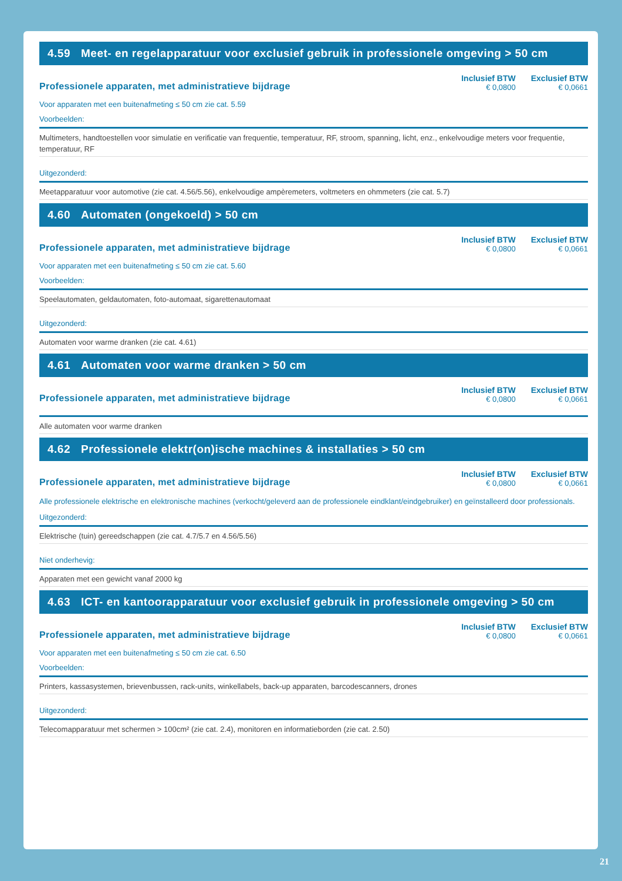4.59 Meet- en regelapparatuur voor exclusief gebruik in professionele omgeving > 50 cm
Professionele apparaten, met administratieve bijdrage
Inclusief BTW
€ 0,0800
Exclusief BTW
€ 0,0661
Voor apparaten met een buitenafmeting ≤ 50 cm zie cat. 5.59
Voorbeelden:
Multimeters, handtoestellen voor simulatie en verificatie van frequentie, temperatuur, RF, stroom, spanning, licht, enz., enkelvoudige meters voor frequentie, temperatuur, RF
Uitgezonderd:
Meetapparatuur voor automotive (zie cat. 4.56/5.56), enkelvoudige ampèremeters, voltmeters en ohmmeters (zie cat. 5.7)
4.60 Automaten (ongekoeld) > 50 cm
Professionele apparaten, met administratieve bijdrage
Inclusief BTW
€ 0,0800
Exclusief BTW
€ 0,0661
Voor apparaten met een buitenafmeting ≤ 50 cm zie cat. 5.60
Voorbeelden:
Speelautomaten, geldautomaten, foto-automaat, sigarettenautomaat
Uitgezonderd:
Automaten voor warme dranken (zie cat. 4.61)
4.61 Automaten voor warme dranken > 50 cm
Professionele apparaten, met administratieve bijdrage
Inclusief BTW
€ 0,0800
Exclusief BTW
€ 0,0661
Alle automaten voor warme dranken
4.62 Professionele elektr(on)ische machines & installaties > 50 cm
Professionele apparaten, met administratieve bijdrage
Inclusief BTW
€ 0,0800
Exclusief BTW
€ 0,0661
Alle professionele elektrische en elektronische machines (verkocht/geleverd aan de professionele eindklant/eindgebruiker) en geïnstalleerd door professionals.
Uitgezonderd:
Elektrische (tuin) gereedschappen (zie cat. 4.7/5.7 en 4.56/5.56)
Niet onderhevig:
Apparaten met een gewicht vanaf 2000 kg
4.63 ICT- en kantoorapparatuur voor exclusief gebruik in professionele omgeving > 50 cm
Professionele apparaten, met administratieve bijdrage
Inclusief BTW
€ 0,0800
Exclusief BTW
€ 0,0661
Voor apparaten met een buitenafmeting ≤ 50 cm zie cat. 6.50
Voorbeelden:
Printers, kassasystemen, brievenbussen, rack-units, winkellabels, back-up apparaten, barcodescanners, drones
Uitgezonderd:
Telecomapparatuur met schermen > 100cm² (zie cat. 2.4), monitoren en informatieborden (zie cat. 2.50)
21